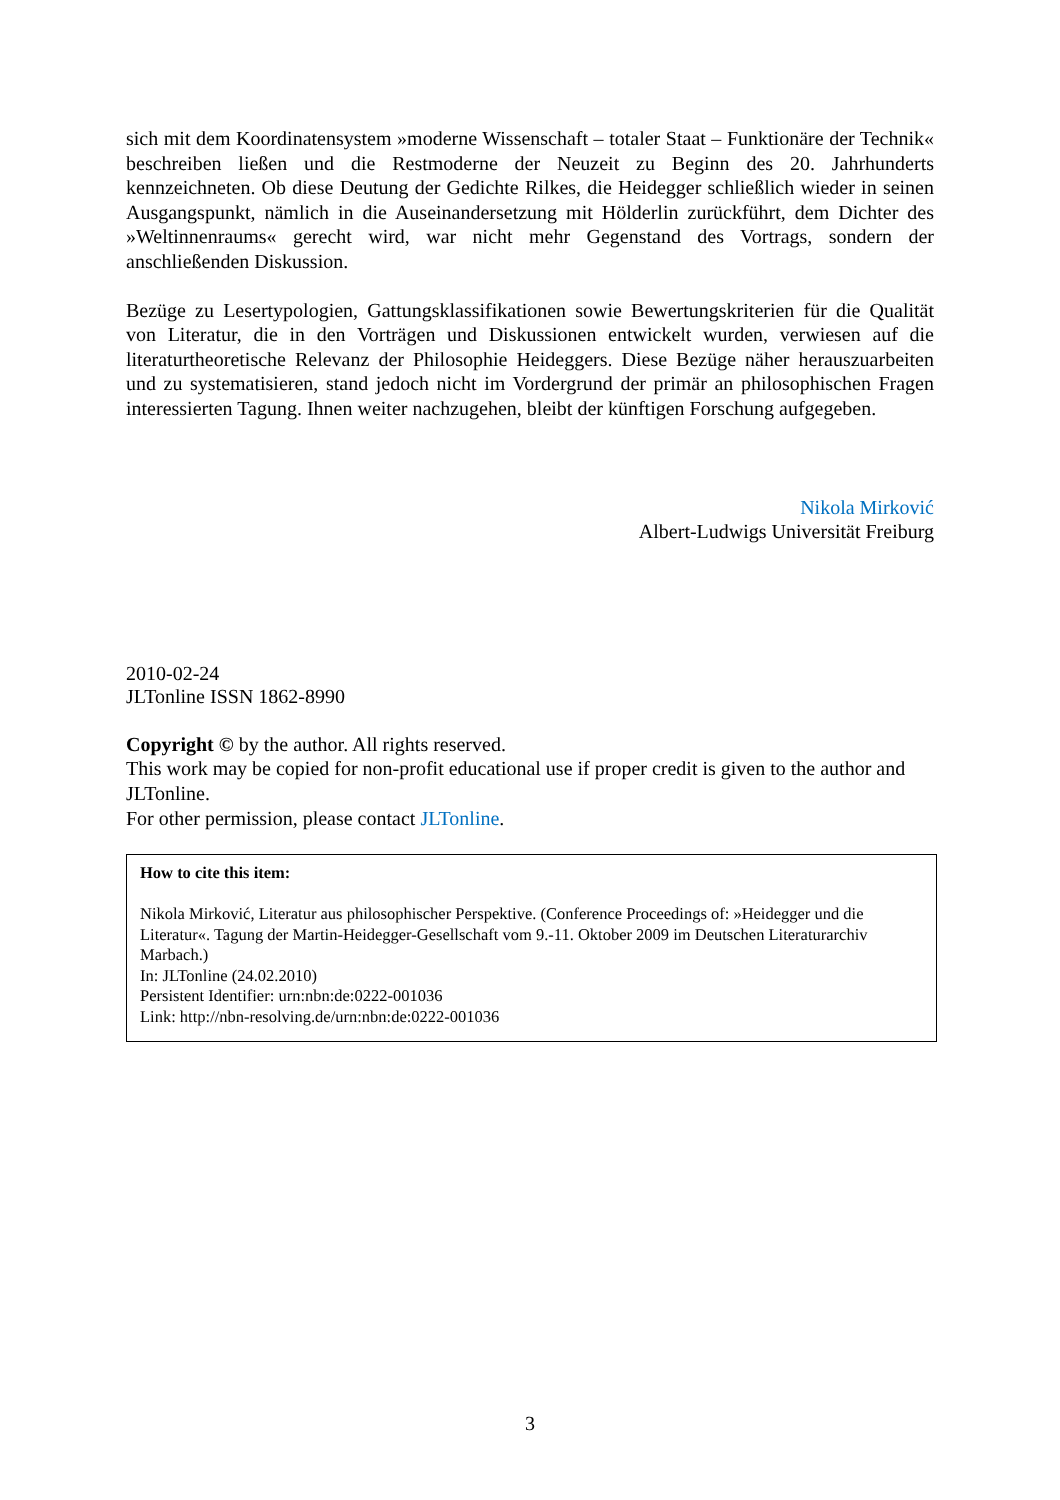sich mit dem Koordinatensystem »moderne Wissenschaft – totaler Staat – Funktionäre der Technik« beschreiben ließen und die Restmoderne der Neuzeit zu Beginn des 20. Jahrhunderts kennzeichneten. Ob diese Deutung der Gedichte Rilkes, die Heidegger schließlich wieder in seinen Ausgangspunkt, nämlich in die Auseinandersetzung mit Hölderlin zurückführt, dem Dichter des »Weltinnenraums« gerecht wird, war nicht mehr Gegenstand des Vortrags, sondern der anschließenden Diskussion.
Bezüge zu Lesertypologien, Gattungsklassifikationen sowie Bewertungskriterien für die Qualität von Literatur, die in den Vorträgen und Diskussionen entwickelt wurden, verwiesen auf die literaturtheoretische Relevanz der Philosophie Heideggers. Diese Bezüge näher herauszuarbeiten und zu systematisieren, stand jedoch nicht im Vordergrund der primär an philosophischen Fragen interessierten Tagung. Ihnen weiter nachzugehen, bleibt der künftigen Forschung aufgegeben.
Nikola Mirković
Albert-Ludwigs Universität Freiburg
2010-02-24
JLTonline ISSN 1862-8990
Copyright © by the author. All rights reserved.
This work may be copied for non-profit educational use if proper credit is given to the author and JLTonline.
For other permission, please contact JLTonline.
How to cite this item:
Nikola Mirković, Literatur aus philosophischer Perspektive. (Conference Proceedings of: »Heidegger und die Literatur«. Tagung der Martin-Heidegger-Gesellschaft vom 9.-11. Oktober 2009 im Deutschen Literaturarchiv Marbach.)
In: JLTonline (24.02.2010)
Persistent Identifier: urn:nbn:de:0222-001036
Link: http://nbn-resolving.de/urn:nbn:de:0222-001036
3